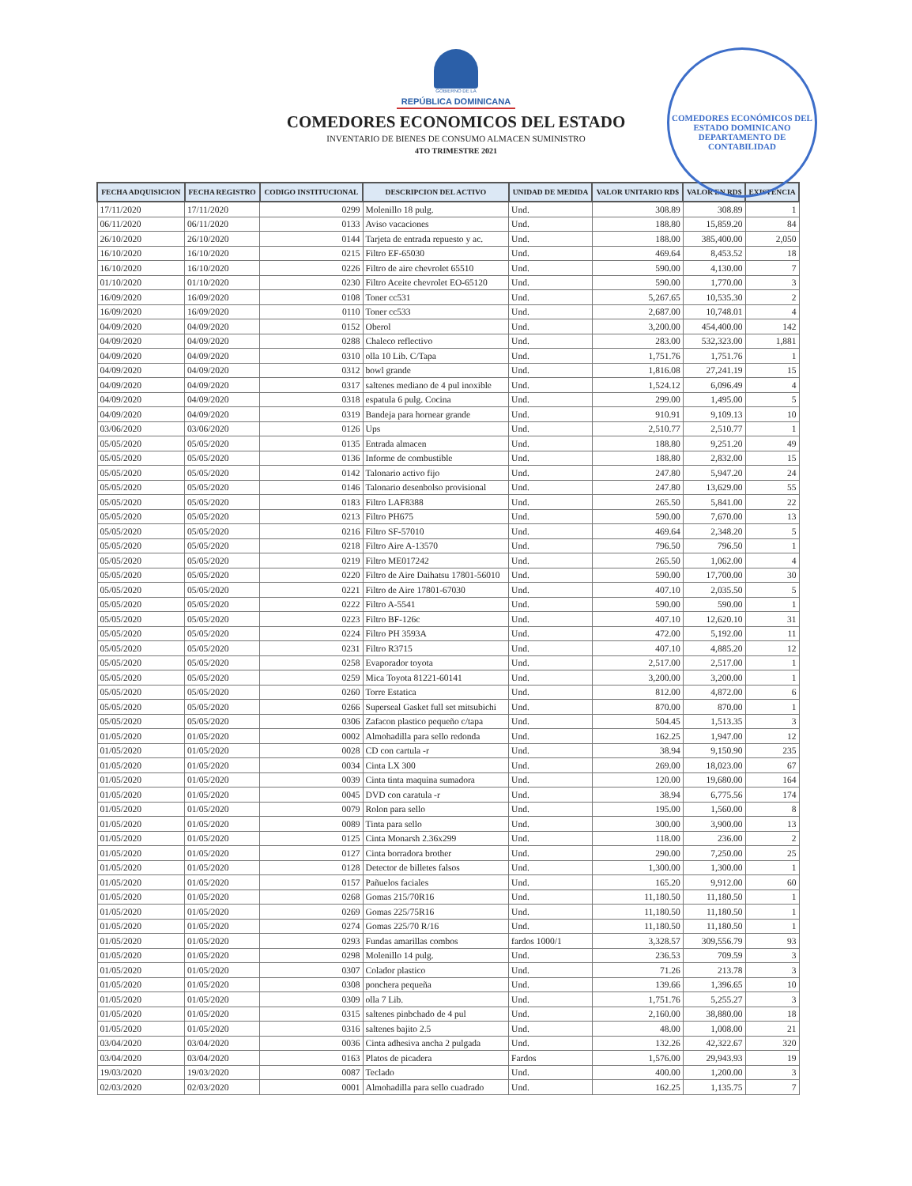GOBIERNO DE LA
REPÚBLICA DOMINICANA
COMEDORES ECONOMICOS DEL ESTADO
INVENTARIO DE BIENES DE CONSUMO ALMACEN SUMINISTRO
4TO TRIMESTRE 2021
COMEDORES ECONÓMICOS DEL ESTADO DOMINICANO
DEPARTAMENTO DE CONTABILIDAD
| FECHA ADQUISICION | FECHA REGISTRO | CODIGO INSTITUCIONAL | DESCRIPCION DEL ACTIVO | UNIDAD DE MEDIDA | VALOR UNITARIO RD$ | VALOR EN RD$ | EXISTENCIA |
| --- | --- | --- | --- | --- | --- | --- | --- |
| 17/11/2020 | 17/11/2020 | 0299 | Molenillo 18 pulg. | Und. | 308.89 | 308.89 | 1 |
| 06/11/2020 | 06/11/2020 | 0133 | Aviso vacaciones | Und. | 188.80 | 15,859.20 | 84 |
| 26/10/2020 | 26/10/2020 | 0144 | Tarjeta de entrada repuesto y ac. | Und. | 188.00 | 385,400.00 | 2,050 |
| 16/10/2020 | 16/10/2020 | 0215 | Filtro EF-65030 | Und. | 469.64 | 8,453.52 | 18 |
| 16/10/2020 | 16/10/2020 | 0226 | Filtro de aire chevrolet 65510 | Und. | 590.00 | 4,130.00 | 7 |
| 01/10/2020 | 01/10/2020 | 0230 | Filtro Aceite chevrolet EO-65120 | Und. | 590.00 | 1,770.00 | 3 |
| 16/09/2020 | 16/09/2020 | 0108 | Toner cc531 | Und. | 5,267.65 | 10,535.30 | 2 |
| 16/09/2020 | 16/09/2020 | 0110 | Toner cc533 | Und. | 2,687.00 | 10,748.01 | 4 |
| 04/09/2020 | 04/09/2020 | 0152 | Oberol | Und. | 3,200.00 | 454,400.00 | 142 |
| 04/09/2020 | 04/09/2020 | 0288 | Chaleco reflectivo | Und. | 283.00 | 532,323.00 | 1,881 |
| 04/09/2020 | 04/09/2020 | 0310 | olla 10 Lib. C/Tapa | Und. | 1,751.76 | 1,751.76 | 1 |
| 04/09/2020 | 04/09/2020 | 0312 | bowl grande | Und. | 1,816.08 | 27,241.19 | 15 |
| 04/09/2020 | 04/09/2020 | 0317 | saltenes mediano de 4 pul inoxible | Und. | 1,524.12 | 6,096.49 | 4 |
| 04/09/2020 | 04/09/2020 | 0318 | espatula 6 pulg. Cocina | Und. | 299.00 | 1,495.00 | 5 |
| 04/09/2020 | 04/09/2020 | 0319 | Bandeja para hornear grande | Und. | 910.91 | 9,109.13 | 10 |
| 03/06/2020 | 03/06/2020 | 0126 | Ups | Und. | 2,510.77 | 2,510.77 | 1 |
| 05/05/2020 | 05/05/2020 | 0135 | Entrada almacen | Und. | 188.80 | 9,251.20 | 49 |
| 05/05/2020 | 05/05/2020 | 0136 | Informe de combustible | Und. | 188.80 | 2,832.00 | 15 |
| 05/05/2020 | 05/05/2020 | 0142 | Talonario activo fijo | Und. | 247.80 | 5,947.20 | 24 |
| 05/05/2020 | 05/05/2020 | 0146 | Talonario desenbolso provisional | Und. | 247.80 | 13,629.00 | 55 |
| 05/05/2020 | 05/05/2020 | 0183 | Filtro LAF8388 | Und. | 265.50 | 5,841.00 | 22 |
| 05/05/2020 | 05/05/2020 | 0213 | Filtro PH675 | Und. | 590.00 | 7,670.00 | 13 |
| 05/05/2020 | 05/05/2020 | 0216 | Filtro SF-57010 | Und. | 469.64 | 2,348.20 | 5 |
| 05/05/2020 | 05/05/2020 | 0218 | Filtro Aire A-13570 | Und. | 796.50 | 796.50 | 1 |
| 05/05/2020 | 05/05/2020 | 0219 | Filtro ME017242 | Und. | 265.50 | 1,062.00 | 4 |
| 05/05/2020 | 05/05/2020 | 0220 | Filtro de Aire Daihatsu 17801-56010 | Und. | 590.00 | 17,700.00 | 30 |
| 05/05/2020 | 05/05/2020 | 0221 | Filtro de Aire 17801-67030 | Und. | 407.10 | 2,035.50 | 5 |
| 05/05/2020 | 05/05/2020 | 0222 | Filtro A-5541 | Und. | 590.00 | 590.00 | 1 |
| 05/05/2020 | 05/05/2020 | 0223 | Filtro BF-126c | Und. | 407.10 | 12,620.10 | 31 |
| 05/05/2020 | 05/05/2020 | 0224 | Filtro PH 3593A | Und. | 472.00 | 5,192.00 | 11 |
| 05/05/2020 | 05/05/2020 | 0231 | Filtro R3715 | Und. | 407.10 | 4,885.20 | 12 |
| 05/05/2020 | 05/05/2020 | 0258 | Evaporador toyota | Und. | 2,517.00 | 2,517.00 | 1 |
| 05/05/2020 | 05/05/2020 | 0259 | Mica Toyota 81221-60141 | Und. | 3,200.00 | 3,200.00 | 1 |
| 05/05/2020 | 05/05/2020 | 0260 | Torre Estatica | Und. | 812.00 | 4,872.00 | 6 |
| 05/05/2020 | 05/05/2020 | 0266 | Superseal Gasket full set mitsubichi | Und. | 870.00 | 870.00 | 1 |
| 05/05/2020 | 05/05/2020 | 0306 | Zafacon plastico pequeño c/tapa | Und. | 504.45 | 1,513.35 | 3 |
| 01/05/2020 | 01/05/2020 | 0002 | Almohadilla para sello redonda | Und. | 162.25 | 1,947.00 | 12 |
| 01/05/2020 | 01/05/2020 | 0028 | CD con cartula -r | Und. | 38.94 | 9,150.90 | 235 |
| 01/05/2020 | 01/05/2020 | 0034 | Cinta LX 300 | Und. | 269.00 | 18,023.00 | 67 |
| 01/05/2020 | 01/05/2020 | 0039 | Cinta tinta maquina sumadora | Und. | 120.00 | 19,680.00 | 164 |
| 01/05/2020 | 01/05/2020 | 0045 | DVD con caratula -r | Und. | 38.94 | 6,775.56 | 174 |
| 01/05/2020 | 01/05/2020 | 0079 | Rolon para sello | Und. | 195.00 | 1,560.00 | 8 |
| 01/05/2020 | 01/05/2020 | 0089 | Tinta para sello | Und. | 300.00 | 3,900.00 | 13 |
| 01/05/2020 | 01/05/2020 | 0125 | Cinta Monarsh 2.36x299 | Und. | 118.00 | 236.00 | 2 |
| 01/05/2020 | 01/05/2020 | 0127 | Cinta borradora brother | Und. | 290.00 | 7,250.00 | 25 |
| 01/05/2020 | 01/05/2020 | 0128 | Detector de billetes falsos | Und. | 1,300.00 | 1,300.00 | 1 |
| 01/05/2020 | 01/05/2020 | 0157 | Pañuelos faciales | Und. | 165.20 | 9,912.00 | 60 |
| 01/05/2020 | 01/05/2020 | 0268 | Gomas 215/70R16 | Und. | 11,180.50 | 11,180.50 | 1 |
| 01/05/2020 | 01/05/2020 | 0269 | Gomas 225/75R16 | Und. | 11,180.50 | 11,180.50 | 1 |
| 01/05/2020 | 01/05/2020 | 0274 | Gomas 225/70 R/16 | Und. | 11,180.50 | 11,180.50 | 1 |
| 01/05/2020 | 01/05/2020 | 0293 | Fundas amarillas combos | fardos 1000/1 | 3,328.57 | 309,556.79 | 93 |
| 01/05/2020 | 01/05/2020 | 0298 | Molenillo 14 pulg. | Und. | 236.53 | 709.59 | 3 |
| 01/05/2020 | 01/05/2020 | 0307 | Colador plastico | Und. | 71.26 | 213.78 | 3 |
| 01/05/2020 | 01/05/2020 | 0308 | ponchera pequeña | Und. | 139.66 | 1,396.65 | 10 |
| 01/05/2020 | 01/05/2020 | 0309 | olla 7 Lib. | Und. | 1,751.76 | 5,255.27 | 3 |
| 01/05/2020 | 01/05/2020 | 0315 | saltenes pinbchado de 4 pul | Und. | 2,160.00 | 38,880.00 | 18 |
| 01/05/2020 | 01/05/2020 | 0316 | saltenes bajito 2.5 | Und. | 48.00 | 1,008.00 | 21 |
| 03/04/2020 | 03/04/2020 | 0036 | Cinta adhesiva ancha 2 pulgada | Und. | 132.26 | 42,322.67 | 320 |
| 03/04/2020 | 03/04/2020 | 0163 | Platos de picadera | Fardos | 1,576.00 | 29,943.93 | 19 |
| 19/03/2020 | 19/03/2020 | 0087 | Teclado | Und. | 400.00 | 1,200.00 | 3 |
| 02/03/2020 | 02/03/2020 | 0001 | Almohadilla para sello cuadrado | Und. | 162.25 | 1,135.75 | 7 |